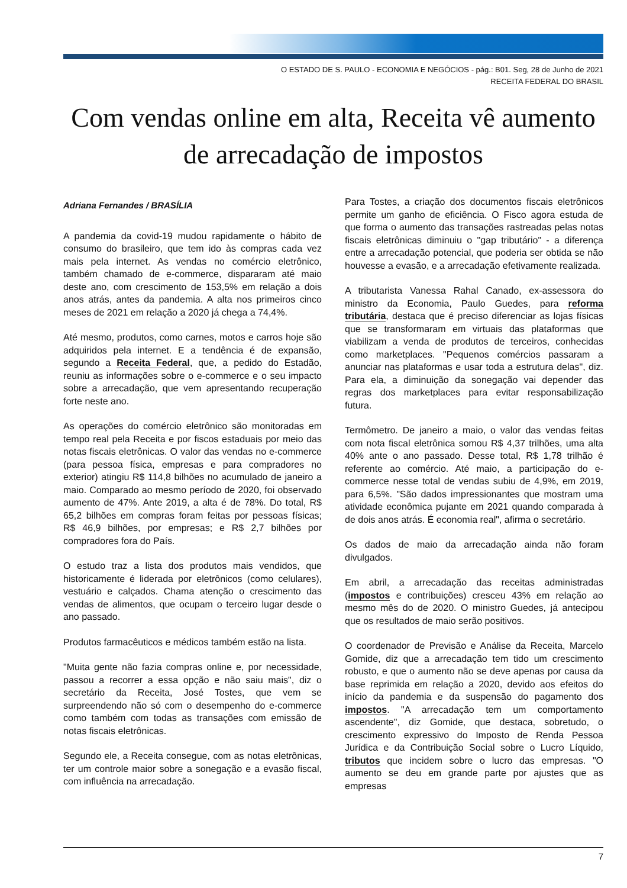O ESTADO DE S. PAULO - ECONOMIA E NEGÓCIOS - pág.: B01. Seg, 28 de Junho de 2021
RECEITA FEDERAL DO BRASIL
Com vendas online em alta, Receita vê aumento de arrecadação de impostos
Adriana Fernandes / BRASÍLIA
A pandemia da covid-19 mudou rapidamente o hábito de consumo do brasileiro, que tem ido às compras cada vez mais pela internet. As vendas no comércio eletrônico, também chamado de e-commerce, dispararam até maio deste ano, com crescimento de 153,5% em relação a dois anos atrás, antes da pandemia. A alta nos primeiros cinco meses de 2021 em relação a 2020 já chega a 74,4%.
Até mesmo, produtos, como carnes, motos e carros hoje são adquiridos pela internet. E a tendência é de expansão, segundo a Receita Federal, que, a pedido do Estadão, reuniu as informações sobre o e-commerce e o seu impacto sobre a arrecadação, que vem apresentando recuperação forte neste ano.
As operações do comércio eletrônico são monitoradas em tempo real pela Receita e por fiscos estaduais por meio das notas fiscais eletrônicas. O valor das vendas no e-commerce (para pessoa física, empresas e para compradores no exterior) atingiu R$ 114,8 bilhões no acumulado de janeiro a maio. Comparado ao mesmo período de 2020, foi observado aumento de 47%. Ante 2019, a alta é de 78%. Do total, R$ 65,2 bilhões em compras foram feitas por pessoas físicas; R$ 46,9 bilhões, por empresas; e R$ 2,7 bilhões por compradores fora do País.
O estudo traz a lista dos produtos mais vendidos, que historicamente é liderada por eletrônicos (como celulares), vestuário e calçados. Chama atenção o crescimento das vendas de alimentos, que ocupam o terceiro lugar desde o ano passado.
Produtos farmacêuticos e médicos também estão na lista.
"Muita gente não fazia compras online e, por necessidade, passou a recorrer a essa opção e não saiu mais", diz o secretário da Receita, José Tostes, que vem se surpreendendo não só com o desempenho do e-commerce como também com todas as transações com emissão de notas fiscais eletrônicas.
Segundo ele, a Receita consegue, com as notas eletrônicas, ter um controle maior sobre a sonegação e a evasão fiscal, com influência na arrecadação.
Para Tostes, a criação dos documentos fiscais eletrônicos permite um ganho de eficiência. O Fisco agora estuda de que forma o aumento das transações rastreadas pelas notas fiscais eletrônicas diminuiu o "gap tributário" - a diferença entre a arrecadação potencial, que poderia ser obtida se não houvesse a evasão, e a arrecadação efetivamente realizada.
A tributarista Vanessa Rahal Canado, ex-assessora do ministro da Economia, Paulo Guedes, para reforma tributária, destaca que é preciso diferenciar as lojas físicas que se transformaram em virtuais das plataformas que viabilizam a venda de produtos de terceiros, conhecidas como marketplaces. "Pequenos comércios passaram a anunciar nas plataformas e usar toda a estrutura delas", diz. Para ela, a diminuição da sonegação vai depender das regras dos marketplaces para evitar responsabilização futura.
Termômetro. De janeiro a maio, o valor das vendas feitas com nota fiscal eletrônica somou R$ 4,37 trilhões, uma alta 40% ante o ano passado. Desse total, R$ 1,78 trilhão é referente ao comércio. Até maio, a participação do e-commerce nesse total de vendas subiu de 4,9%, em 2019, para 6,5%. "São dados impressionantes que mostram uma atividade econômica pujante em 2021 quando comparada à de dois anos atrás. É economia real", afirma o secretário.
Os dados de maio da arrecadação ainda não foram divulgados.
Em abril, a arrecadação das receitas administradas (impostos e contribuições) cresceu 43% em relação ao mesmo mês do de 2020. O ministro Guedes, já antecipou que os resultados de maio serão positivos.
O coordenador de Previsão e Análise da Receita, Marcelo Gomide, diz que a arrecadação tem tido um crescimento robusto, e que o aumento não se deve apenas por causa da base reprimida em relação a 2020, devido aos efeitos do início da pandemia e da suspensão do pagamento dos impostos. "A arrecadação tem um comportamento ascendente", diz Gomide, que destaca, sobretudo, o crescimento expressivo do Imposto de Renda Pessoa Jurídica e da Contribuição Social sobre o Lucro Líquido, tributos que incidem sobre o lucro das empresas. "O aumento se deu em grande parte por ajustes que as empresas
7